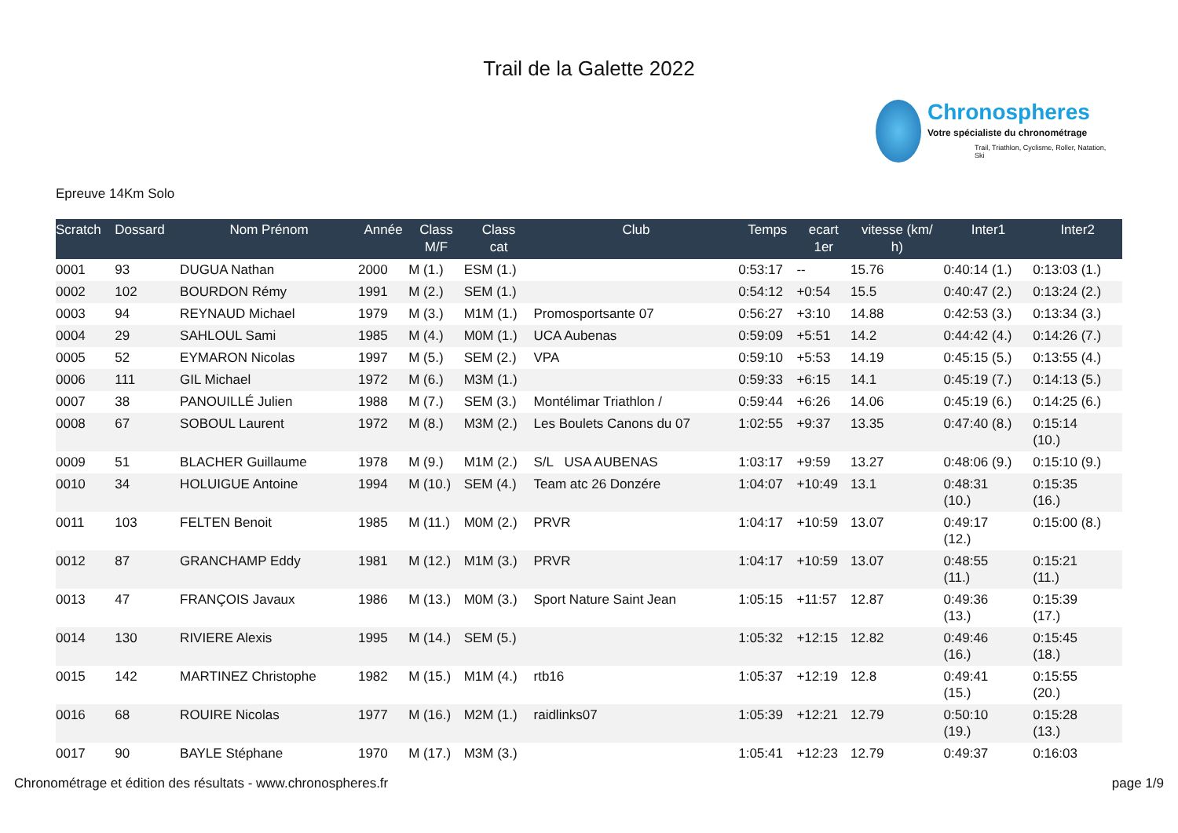Trail de la Galette 2022
Chronospheres
Votre spécialiste du chronométrage
Trail, Triathlon, Cyclisme, Roller, Natation, Ski
Epreuve 14Km Solo
| Scratch | Dossard | Nom Prénom | Année | Class M/F | Class cat | Club | Temps | ecart 1er | vitesse (km/ h) | Inter1 | Inter2 |
| --- | --- | --- | --- | --- | --- | --- | --- | --- | --- | --- | --- |
| 0001 | 93 | DUGUA Nathan | 2000 | M (1.) | ESM (1.) | | 0:53:17 | -- | 15.76 | 0:40:14 (1.) | 0:13:03 (1.) |
| 0002 | 102 | BOURDON Rémy | 1991 | M (2.) | SEM (1.) | | 0:54:12 | +0:54 | 15.5 | 0:40:47 (2.) | 0:13:24 (2.) |
| 0003 | 94 | REYNAUD Michael | 1979 | M (3.) | M1M (1.) | Promosportsante 07 | 0:56:27 | +3:10 | 14.88 | 0:42:53 (3.) | 0:13:34 (3.) |
| 0004 | 29 | SAHLOUL Sami | 1985 | M (4.) | M0M (1.) | UCA Aubenas | 0:59:09 | +5:51 | 14.2 | 0:44:42 (4.) | 0:14:26 (7.) |
| 0005 | 52 | EYMARON Nicolas | 1997 | M (5.) | SEM (2.) | VPA | 0:59:10 | +5:53 | 14.19 | 0:45:15 (5.) | 0:13:55 (4.) |
| 0006 | 111 | GIL Michael | 1972 | M (6.) | M3M (1.) | | 0:59:33 | +6:15 | 14.1 | 0:45:19 (7.) | 0:14:13 (5.) |
| 0007 | 38 | PANOUILLÉ Julien | 1988 | M (7.) | SEM (3.) | Montélimar Triathlon / | 0:59:44 | +6:26 | 14.06 | 0:45:19 (6.) | 0:14:25 (6.) |
| 0008 | 67 | SOBOUL Laurent | 1972 | M (8.) | M3M (2.) | Les Boulets Canons du 07 | 1:02:55 | +9:37 | 13.35 | 0:47:40 (8.) | 0:15:14 (10.) |
| 0009 | 51 | BLACHER Guillaume | 1978 | M (9.) | M1M (2.) | S/L USA AUBENAS | 1:03:17 | +9:59 | 13.27 | 0:48:06 (9.) | 0:15:10 (9.) |
| 0010 | 34 | HOLUIGUE Antoine | 1994 | M (10.) | SEM (4.) | Team atc 26 Donzére | 1:04:07 | +10:49 | 13.1 | 0:48:31 (10.) | 0:15:35 (16.) |
| 0011 | 103 | FELTEN Benoit | 1985 | M (11.) | M0M (2.) | PRVR | 1:04:17 | +10:59 | 13.07 | 0:49:17 (12.) | 0:15:00 (8.) |
| 0012 | 87 | GRANCHAMP Eddy | 1981 | M (12.) | M1M (3.) | PRVR | 1:04:17 | +10:59 | 13.07 | 0:48:55 (11.) | 0:15:21 (11.) |
| 0013 | 47 | FRANÇOIS Javaux | 1986 | M (13.) | M0M (3.) | Sport Nature Saint Jean | 1:05:15 | +11:57 | 12.87 | 0:49:36 (13.) | 0:15:39 (17.) |
| 0014 | 130 | RIVIERE Alexis | 1995 | M (14.) | SEM (5.) | | 1:05:32 | +12:15 | 12.82 | 0:49:46 (16.) | 0:15:45 (18.) |
| 0015 | 142 | MARTINEZ Christophe | 1982 | M (15.) | M1M (4.) | rtb16 | 1:05:37 | +12:19 | 12.8 | 0:49:41 (15.) | 0:15:55 (20.) |
| 0016 | 68 | ROUIRE Nicolas | 1977 | M (16.) | M2M (1.) | raidlinks07 | 1:05:39 | +12:21 | 12.79 | 0:50:10 (19.) | 0:15:28 (13.) |
| 0017 | 90 | BAYLE Stéphane | 1970 | M (17.) | M3M (3.) | | 1:05:41 | +12:23 | 12.79 | 0:49:37 | 0:16:03 |
Chronométrage et édition des résultats - www.chronospheres.fr page 1/9